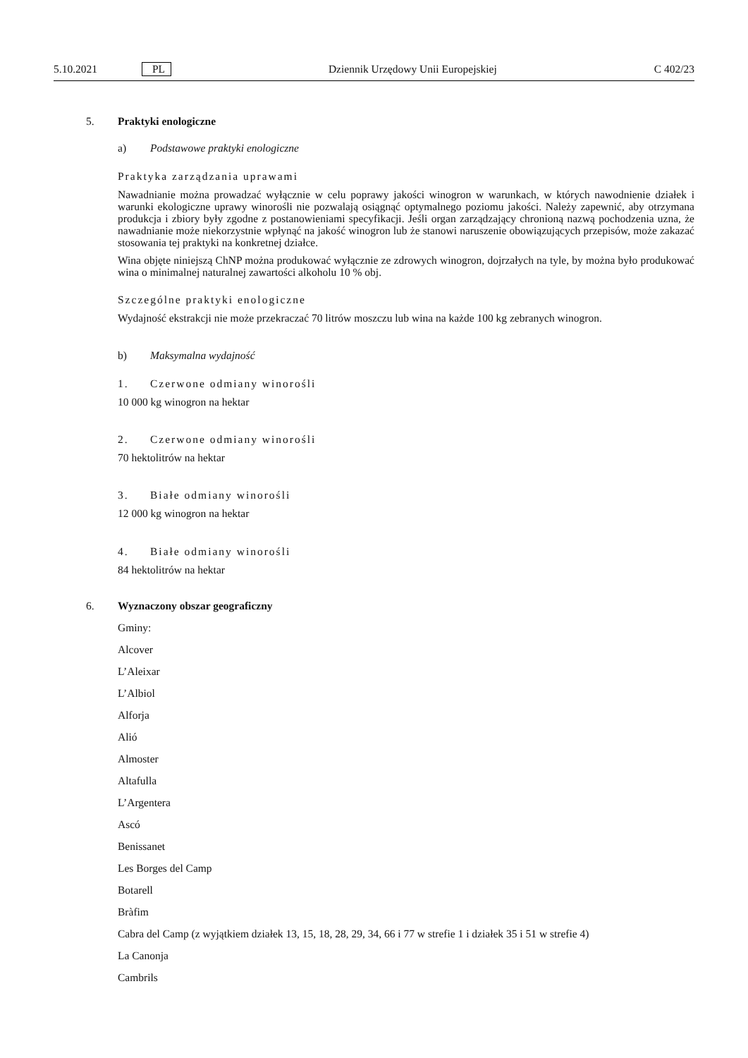5.10.2021 PL Dziennik Urzędowy Unii Europejskiej C 402/23
5. Praktyki enologiczne
a) Podstawowe praktyki enologiczne
Praktyka zarządzania uprawami
Nawadnianie można prowadzać wyłącznie w celu poprawy jakości winogron w warunkach, w których nawodnienie działek i warunki ekologiczne uprawy winorośli nie pozwalają osiągnąć optymalnego poziomu jakości. Należy zapewnić, aby otrzymana produkcja i zbiory były zgodne z postanowieniami specyfikacji. Jeśli organ zarządzający chronioną nazwą pochodzenia uzna, że nawadnianie może niekorzystnie wpłynąć na jakość winogron lub że stanowi naruszenie obowiązujących przepisów, może zakazać stosowania tej praktyki na konkretnej działce.
Wina objęte niniejszą ChNP można produkować wyłącznie ze zdrowych winogron, dojrzałych na tyle, by można było produkować wina o minimalnej naturalnej zawartości alkoholu 10 % obj.
Szczególne praktyki enologiczne
Wydajność ekstrakcji nie może przekraczać 70 litrów moszczu lub wina na każde 100 kg zebranych winogron.
b) Maksymalna wydajność
1. Czerwone odmiany winorośli
10 000 kg winogron na hektar
2. Czerwone odmiany winorośli
70 hektolitrów na hektar
3. Białe odmiany winorośli
12 000 kg winogron na hektar
4. Białe odmiany winorośli
84 hektolitrów na hektar
6. Wyznaczony obszar geograficzny
Gminy:
Alcover
L’Aleixar
L’Albiol
Alforja
Alió
Almoster
Altafulla
L’Argentera
Ascó
Benissanet
Les Borges del Camp
Botarell
Bràfim
Cabra del Camp (z wyjątkiem działek 13, 15, 18, 28, 29, 34, 66 i 77 w strefie 1 i działek 35 i 51 w strefie 4)
La Canonja
Cambrils